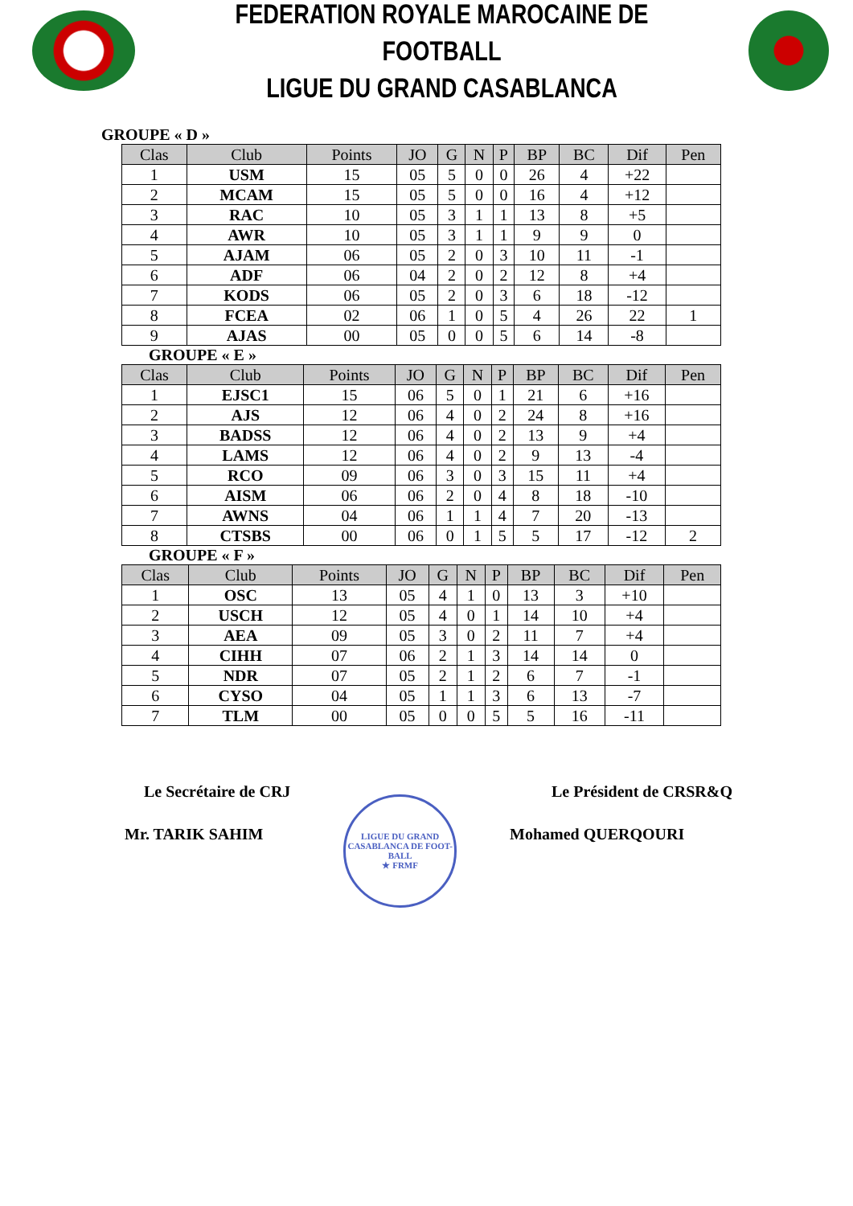FEDERATION ROYALE MAROCAINE DE FOOTBALL
LIGUE DU GRAND CASABLANCA
GROUPE « D »
| Clas | Club | Points | JO | G | N | P | BP | BC | Dif | Pen |
| --- | --- | --- | --- | --- | --- | --- | --- | --- | --- | --- |
| 1 | USM | 15 | 05 | 5 | 0 | 0 | 26 | 4 | +22 | |
| 2 | MCAM | 15 | 05 | 5 | 0 | 0 | 16 | 4 | +12 | |
| 3 | RAC | 10 | 05 | 3 | 1 | 1 | 13 | 8 | +5 | |
| 4 | AWR | 10 | 05 | 3 | 1 | 1 | 9 | 9 | 0 | |
| 5 | AJAM | 06 | 05 | 2 | 0 | 3 | 10 | 11 | -1 | |
| 6 | ADF | 06 | 04 | 2 | 0 | 2 | 12 | 8 | +4 | |
| 7 | KODS | 06 | 05 | 2 | 0 | 3 | 6 | 18 | -12 | |
| 8 | FCEA | 02 | 06 | 1 | 0 | 5 | 4 | 26 | 22 | 1 |
| 9 | AJAS | 00 | 05 | 0 | 0 | 5 | 6 | 14 | -8 | |
GROUPE « E »
| Clas | Club | Points | JO | G | N | P | BP | BC | Dif | Pen |
| --- | --- | --- | --- | --- | --- | --- | --- | --- | --- | --- |
| 1 | EJSC1 | 15 | 06 | 5 | 0 | 1 | 21 | 6 | +16 | |
| 2 | AJS | 12 | 06 | 4 | 0 | 2 | 24 | 8 | +16 | |
| 3 | BADSS | 12 | 06 | 4 | 0 | 2 | 13 | 9 | +4 | |
| 4 | LAMS | 12 | 06 | 4 | 0 | 2 | 9 | 13 | -4 | |
| 5 | RCO | 09 | 06 | 3 | 0 | 3 | 15 | 11 | +4 | |
| 6 | AISM | 06 | 06 | 2 | 0 | 4 | 8 | 18 | -10 | |
| 7 | AWNS | 04 | 06 | 1 | 1 | 4 | 7 | 20 | -13 | |
| 8 | CTSBS | 00 | 06 | 0 | 1 | 5 | 5 | 17 | -12 | 2 |
GROUPE « F »
| Clas | Club | Points | JO | G | N | P | BP | BC | Dif | Pen |
| --- | --- | --- | --- | --- | --- | --- | --- | --- | --- | --- |
| 1 | OSC | 13 | 05 | 4 | 1 | 0 | 13 | 3 | +10 | |
| 2 | USCH | 12 | 05 | 4 | 0 | 1 | 14 | 10 | +4 | |
| 3 | AEA | 09 | 05 | 3 | 0 | 2 | 11 | 7 | +4 | |
| 4 | CIHH | 07 | 06 | 2 | 1 | 3 | 14 | 14 | 0 | |
| 5 | NDR | 07 | 05 | 2 | 1 | 2 | 6 | 7 | -1 | |
| 6 | CYSO | 04 | 05 | 1 | 1 | 3 | 6 | 13 | -7 | |
| 7 | TLM | 00 | 05 | 0 | 0 | 5 | 5 | 16 | -11 | |
Le Secrétaire de CRJ
Mr. TARIK SAHIM
LIGUE DU GRAND CASABLANCA DE FOOT-BALL
★ FRMF
Le Président de CRSR&Q
Mohamed QUERQOURI